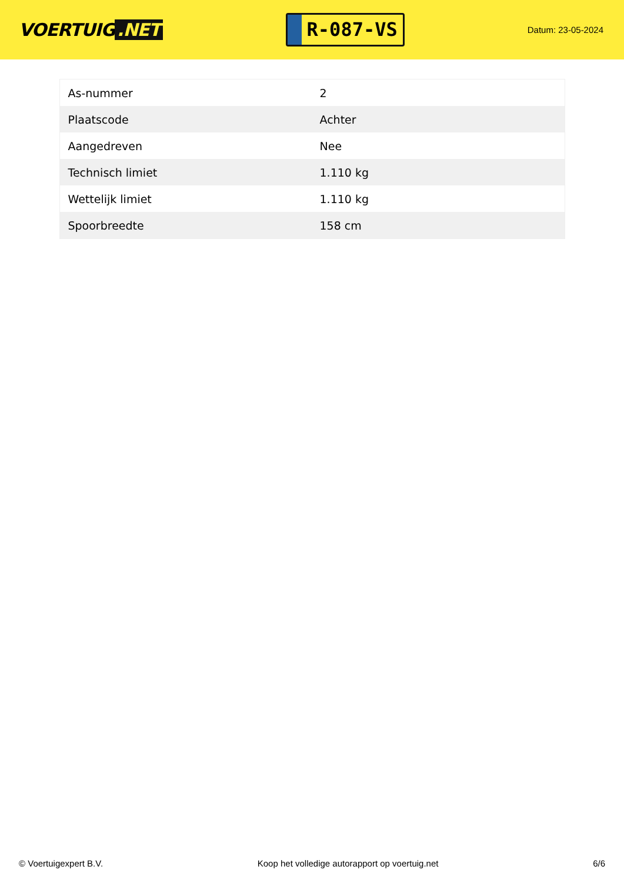VOERTUIG.NET
R-087-VS
Datum: 23-05-2024
| As-nummer | 2 |
| Plaatscode | Achter |
| Aangedreven | Nee |
| Technisch limiet | 1.110 kg |
| Wettelijk limiet | 1.110 kg |
| Spoorbreedte | 158 cm |
© Voertuigexpert B.V. Koop het volledige autorapport op voertuig.net 6/6